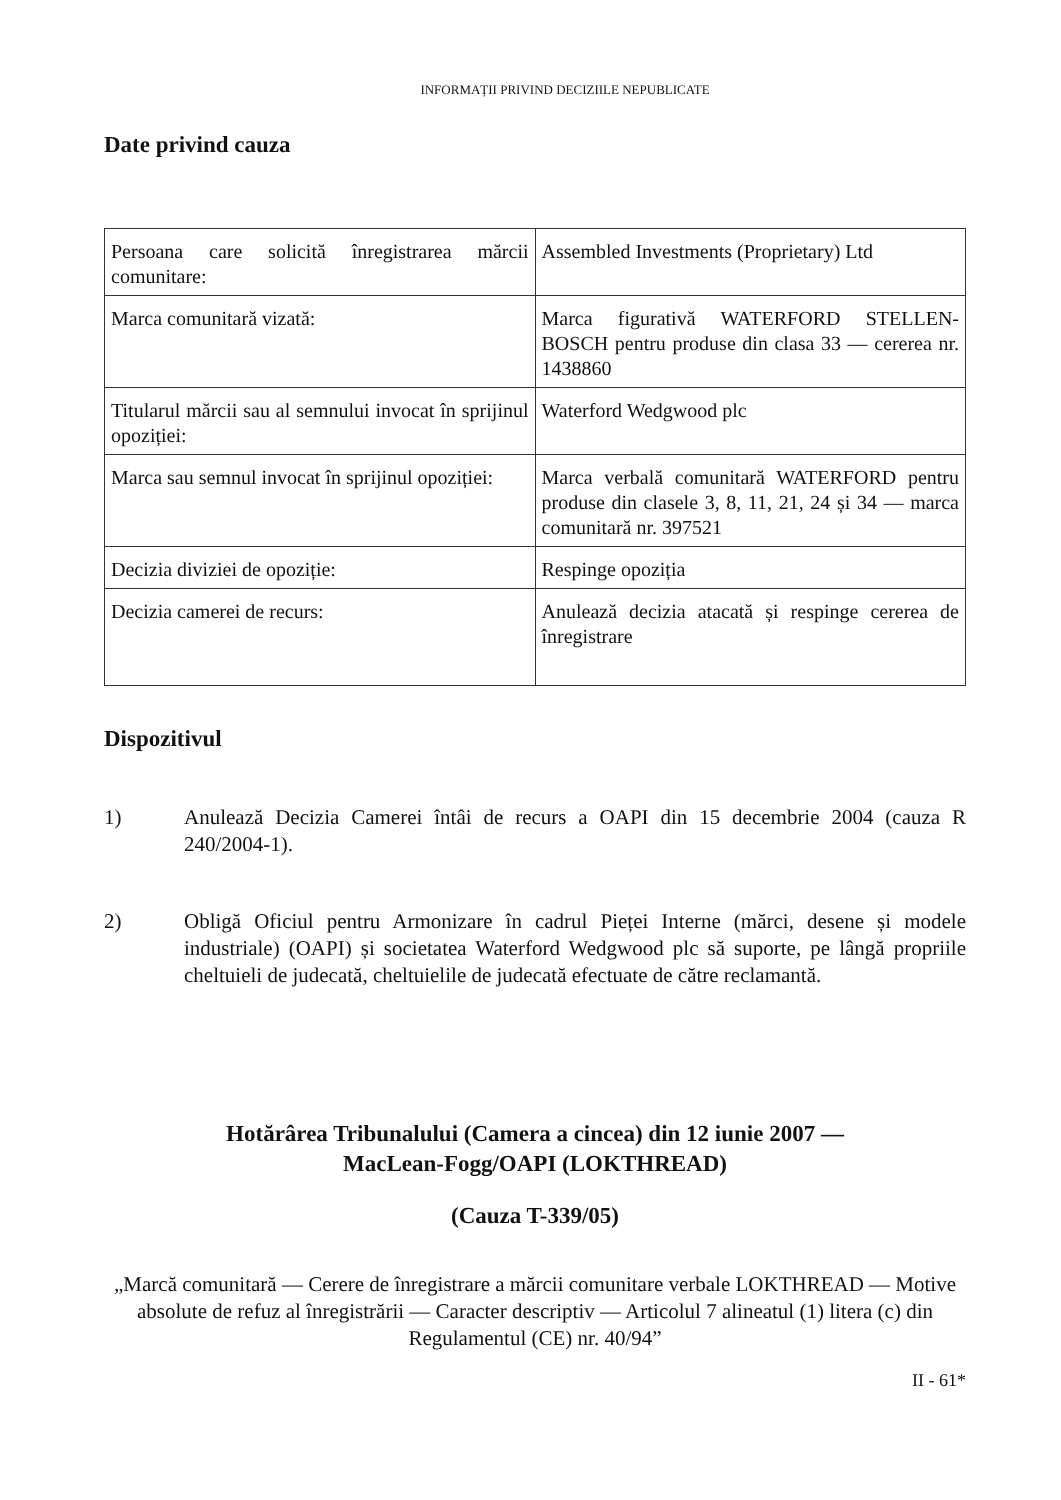INFORMAȚII PRIVIND DECIZIILE NEPUBLICATE
Date privind cauza
| Persoana care solicită înregistrarea mărcii comunitare: | Assembled Investments (Proprietary) Ltd |
| Marca comunitară vizată: | Marca figurativă WATERFORD STELLEN-BOSCH pentru produse din clasa 33 — cererea nr. 1438860 |
| Titularul mărcii sau al semnului invocat în sprijinul opoziției: | Waterford Wedgwood plc |
| Marca sau semnul invocat în sprijinul opoziției: | Marca verbală comunitară WATERFORD pentru produse din clasele 3, 8, 11, 21, 24 și 34 — marca comunitară nr. 397521 |
| Decizia diviziei de opoziție: | Respinge opoziția |
| Decizia camerei de recurs: | Anulează decizia atacată și respinge cererea de înregistrare |
Dispozitivul
1) Anulează Decizia Camerei întâi de recurs a OAPI din 15 decembrie 2004 (cauza R 240/2004-1).
2) Obligă Oficiul pentru Armonizare în cadrul Pieței Interne (mărci, desene și modele industriale) (OAPI) și societatea Waterford Wedgwood plc să suporte, pe lângă propriile cheltuieli de judecată, cheltuielile de judecată efectuate de către reclamantă.
Hotărârea Tribunalului (Camera a cincea) din 12 iunie 2007 —
MacLean-Fogg/OAPI (LOKTHREAD)
(Cauza T-339/05)
„Marcă comunitară — Cerere de înregistrare a mărcii comunitare verbale LOKTHREAD — Motive absolute de refuz al înregistrării — Caracter descriptiv — Articolul 7 alineatul (1) litera (c) din Regulamentul (CE) nr. 40/94”
II - 61*